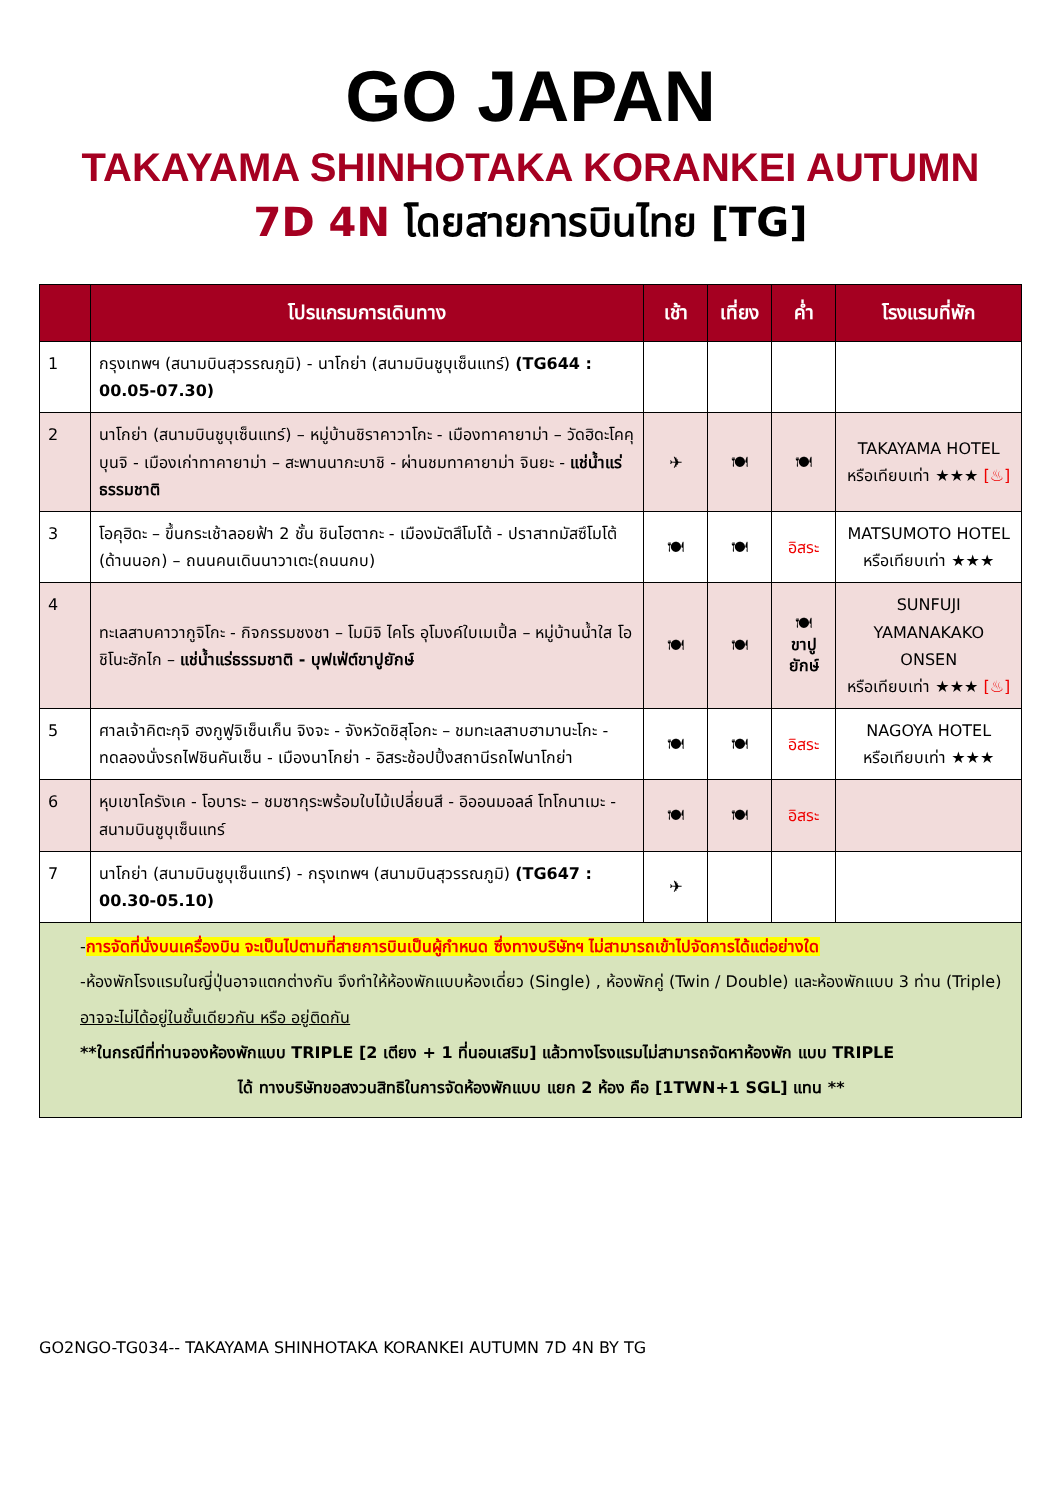GO JAPAN
TAKAYAMA SHINHOTAKA KORANKEI AUTUMN
7D 4N โดยสายการบินไทย [TG]
| | โปรแกรมการเดินทาง | เช้า | เที่ยง | ค่ำ | โรงแรมที่พัก |
| --- | --- | --- | --- | --- | --- |
| 1 | กรุงเทพฯ (สนามบินสุวรรณภูมิ) - นาโกย่า (สนามบินชูบุเซ็นแทร์) (TG644 : 00.05-07.30) | | | | |
| 2 | นาโกย่า (สนามบินชูบุเซ็นแทร์) – หมู่บ้านชิราคาวาโกะ - เมืองทาคายาม่า – วัดฮิดะโคคุบุนจิ - เมืองเก่าทาคายาม่า – สะพานนากะบาชิ - ผ่านชมทาคายาม่า จินยะ - แช่น้ำแร่ธรรมชาติ | ✈ | 🍽 | 🍽 | TAKAYAMA HOTEL หรือเทียบเท่า ★★★ [♨] |
| 3 | โอคุฮิดะ – ขึ้นกระเช้าลอยฟ้า 2 ชั้น ชินโฮตากะ - เมืองมัตสึโมโต้ - ปราสาทมัสซึโมโต้ (ด้านนอก) – ถนนคนเดินนาวาเตะ(ถนนกบ) | 🍽 | 🍽 | อิสระ | MATSUMOTO HOTEL หรือเทียบเท่า ★★★ |
| 4 | ทะเลสาบคาวากูจิโกะ - กิจกรรมชงชา – โมมิจิ ไคโร อุโมงค์ใบเมเปิ้ล – หมู่บ้านน้ำใส โอชิโนะฮักไก – แช่น้ำแร่ธรรมชาติ - บุฟเฟ่ต์ขาปูยักษ์ | 🍽 | 🍽 | 🍽 ขาปูยักษ์ | SUNFUJI YAMANAKAKO ONSEN หรือเทียบเท่า ★★★ [♨] |
| 5 | ศาลเจ้าคิตะกุจิ ฮงกูฟูจิเซ็นเก็น จิงจะ - จังหวัดชิสุโอกะ – ชมทะเลสาบฮามานะโกะ - ทดลองนั่งรถไฟชินคันเซ็น - เมืองนาโกย่า - อิสระช้อปปิ้งสถานีรถไฟนาโกย่า | 🍽 | 🍽 | อิสระ | NAGOYA HOTEL หรือเทียบเท่า ★★★ |
| 6 | หุบเขาโครังเค - โอบาระ – ชมซากุระพร้อมใบไม้เปลี่ยนสี - อิออนมอลล์ โทโกนาเมะ - สนามบินชูบุเซ็นแทร์ | 🍽 | 🍽 | อิสระ | |
| 7 | นาโกย่า (สนามบินชูบุเซ็นแทร์) - กรุงเทพฯ (สนามบินสุวรรณภูมิ) (TG647 : 00.30-05.10) | ✈ | | | |
-การจัดที่นั่งบนเครื่องบิน จะเป็นไปตามที่สายการบินเป็นผู้กำหนด ซึ่งทางบริษัทฯ ไม่สามารถเข้าไปจัดการได้แต่อย่างใด
-ห้องพักโรงแรมในญี่ปุ่นอาจแตกต่างกัน จึงทำให้ห้องพักแบบห้องเดี่ยว (Single) , ห้องพักคู่ (Twin / Double) และห้องพักแบบ 3 ท่าน (Triple) อาจจะไม่ได้อยู่ในชั้นเดียวกัน หรือ อยู่ติดกัน
**ในกรณีที่ท่านจองห้องพักแบบ TRIPLE [2 เตียง + 1 ที่นอนเสริม] แล้วทางโรงแรมไม่สามารถจัดหาห้องพัก แบบ TRIPLE
ได้ ทางบริษัทขอสงวนสิทธิในการจัดห้องพักแบบ แยก 2 ห้อง คือ [1TWN+1 SGL] แทน **
GO2NGO-TG034-- TAKAYAMA SHINHOTAKA KORANKEI AUTUMN 7D 4N BY TG